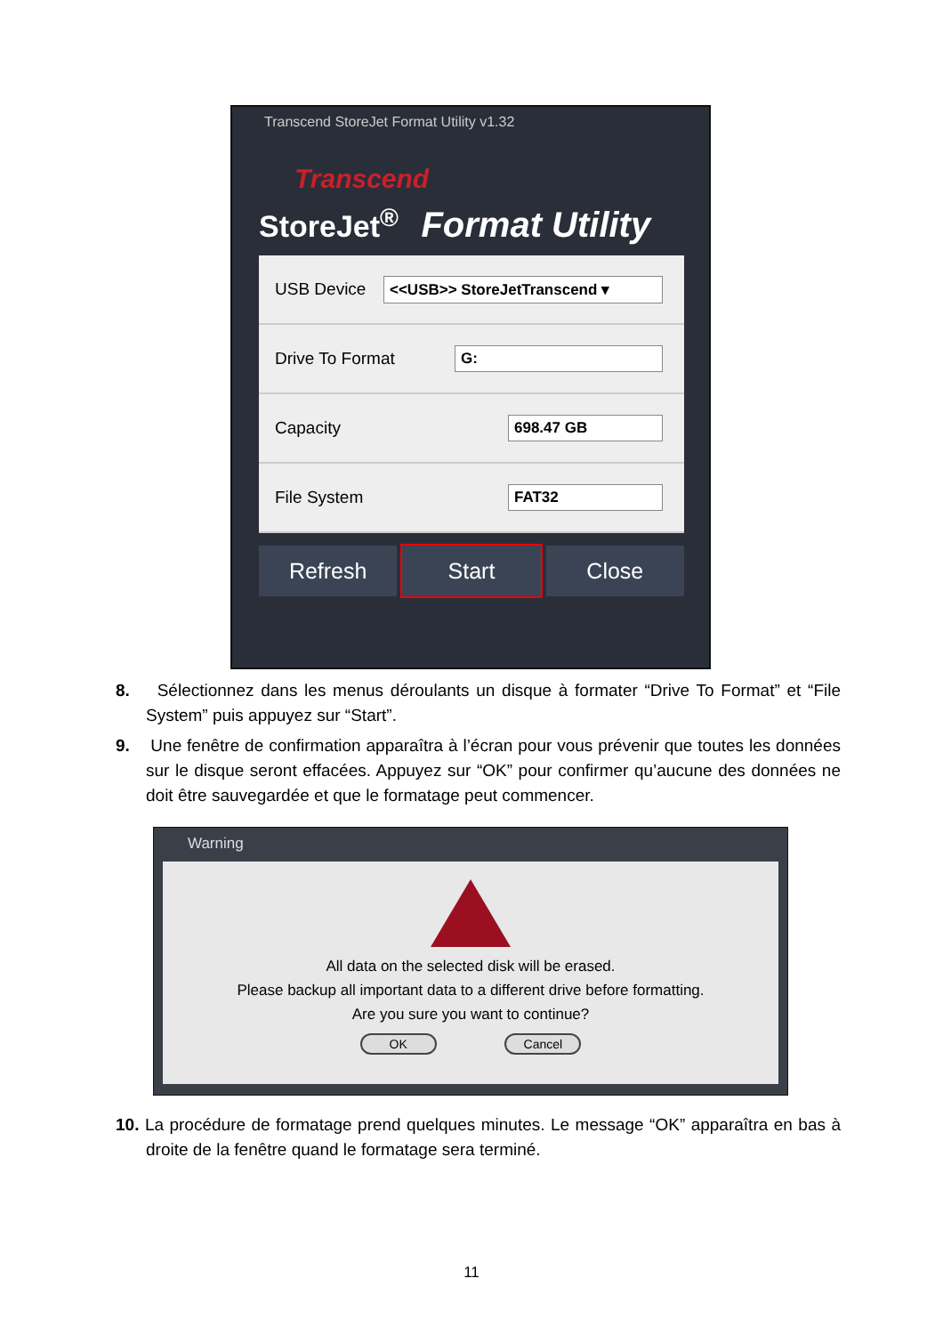Transcend StoreJet Format Utility v1.32
Transcend
StoreJet<sup>®</sup> Format Utility
USB Device <<USB>> StoreJetTranscend ▾
Drive To Format G:
Capacity 698.47 GB
File System FAT32
Refresh Start Close
8. Sélectionnez dans les menus déroulants un disque à formater “Drive To Format” et “File System” puis appuyez sur “Start”.
9. Une fenêtre de confirmation apparaîtra à l’écran pour vous prévenir que toutes les données sur le disque seront effacées. Appuyez sur “OK” pour confirmer qu’aucune des données ne doit être sauvegardée et que le formatage peut commencer.
Warning
All data on the selected disk will be erased.
Please backup all important data to a different drive before formatting.
Are you sure you want to continue?
OK Cancel
10. La procédure de formatage prend quelques minutes. Le message “OK” apparaîtra en bas à droite de la fenêtre quand le formatage sera terminé.
11